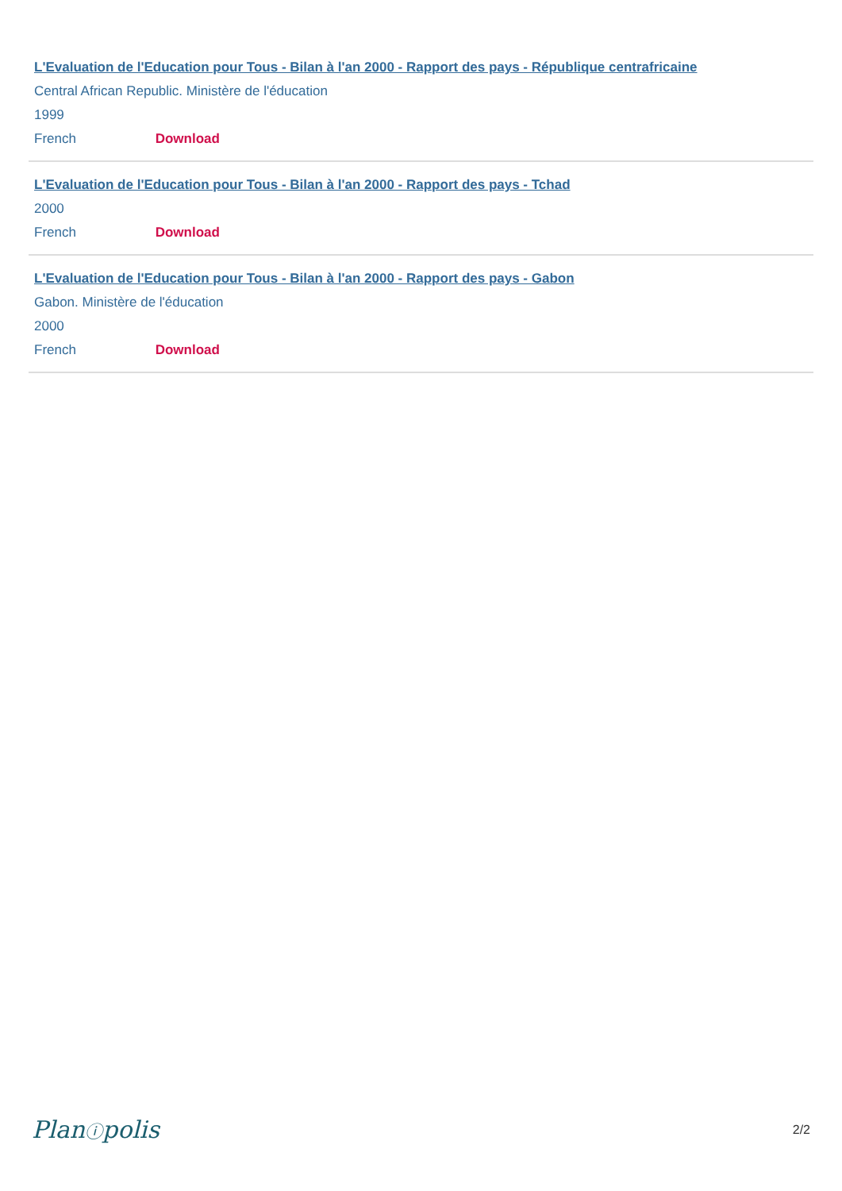L'Evaluation de l'Education pour Tous - Bilan à l'an 2000 - Rapport des pays - République centrafricaine
Central African Republic. Ministère de l'éducation
1999
French Download
L'Evaluation de l'Education pour Tous - Bilan à l'an 2000 - Rapport des pays - Tchad
2000
French Download
L'Evaluation de l'Education pour Tous - Bilan à l'an 2000 - Rapport des pays - Gabon
Gabon. Ministère de l'éducation
2000
French Download
Planⓘpolis 2/2